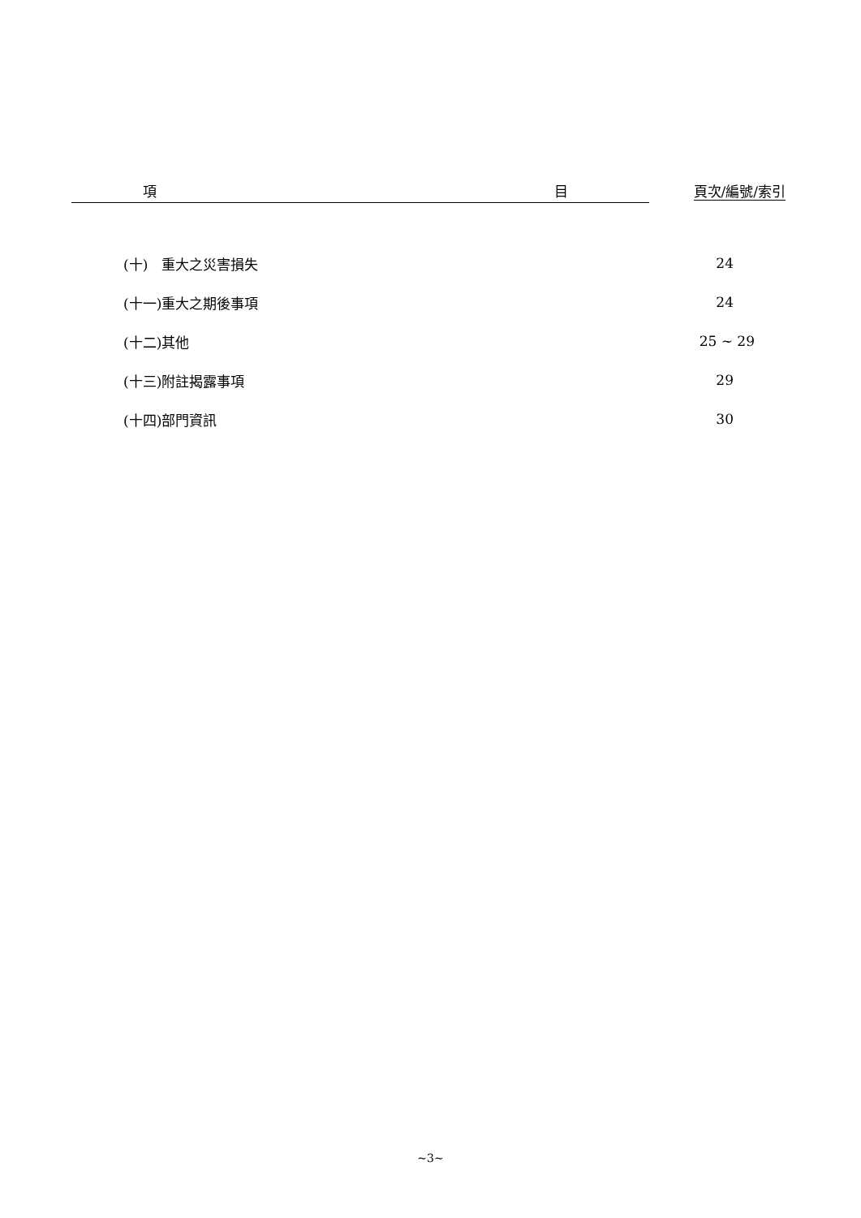| 項 目 | 頁次/編號/索引 |
| --- | --- |
| (十) 重大之災害損失 | 24 |
| (十一)重大之期後事項 | 24 |
| (十二)其他 | 25 ~ 29 |
| (十三)附註揭露事項 | 29 |
| (十四)部門資訊 | 30 |
~3~